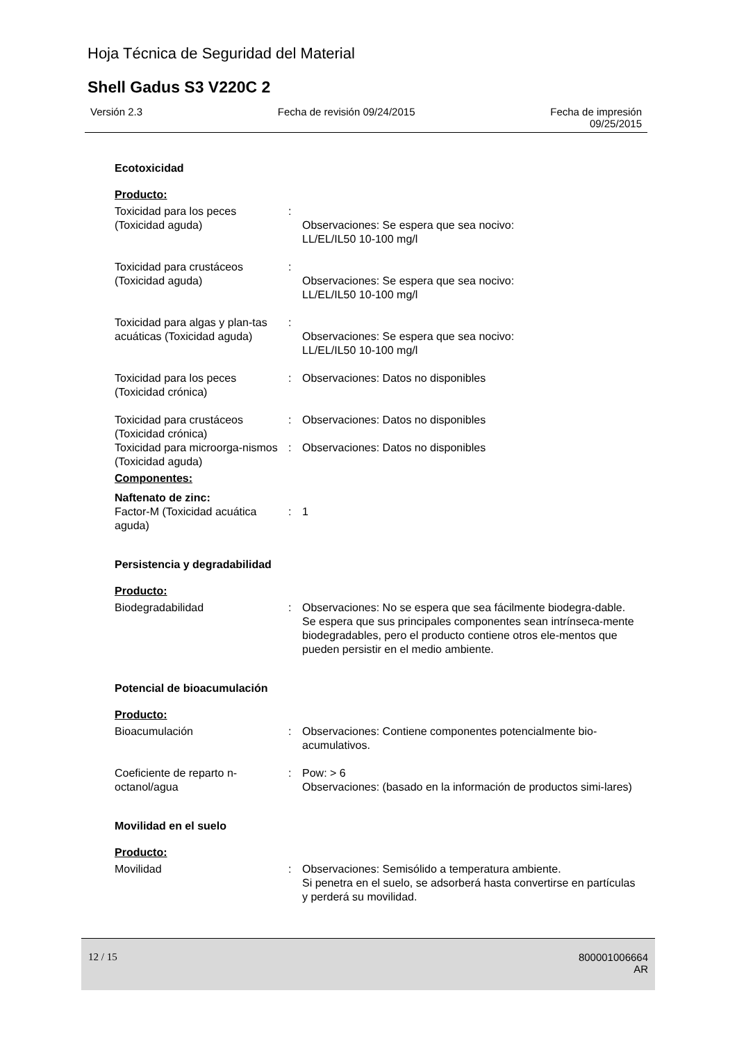Hoja Técnica de Seguridad del Material
Shell Gadus S3 V220C 2
Versión 2.3 Fecha de revisión 09/24/2015 Fecha de impresión
09/25/2015
Ecotoxicidad
Producto:
Toxicidad para los peces (Toxicidad aguda)
:
Observaciones: Se espera que sea nocivo:
LL/EL/IL50 10-100 mg/l
Toxicidad para crustáceos (Toxicidad aguda)
:
Observaciones: Se espera que sea nocivo:
LL/EL/IL50 10-100 mg/l
Toxicidad para algas y plan-tas acuáticas (Toxicidad aguda)
:
Observaciones: Se espera que sea nocivo:
LL/EL/IL50 10-100 mg/l
Toxicidad para los peces (Toxicidad crónica)
: Observaciones: Datos no disponibles
Toxicidad para crustáceos (Toxicidad crónica)
: Observaciones: Datos no disponibles
Toxicidad para microorga-nismos (Toxicidad aguda)
: Observaciones: Datos no disponibles
Componentes:
Naftenato de zinc:
Factor-M (Toxicidad acuática aguda)
: 1
Persistencia y degradabilidad
Producto:
Biodegradabilidad : Observaciones: No se espera que sea fácilmente biodegra-dable.
Se espera que sus principales componentes sean intrínseca-mente biodegradables, pero el producto contiene otros ele-mentos que pueden persistir en el medio ambiente.
Potencial de bioacumulación
Producto:
Bioacumulación : Observaciones: Contiene componentes potencialmente bio-acumulativos.
Coeficiente de reparto n-octanol/agua
: Pow: > 6
Observaciones: (basado en la información de productos simi-lares)
Movilidad en el suelo
Producto:
Movilidad : Observaciones: Semisólido a temperatura ambiente.
Si penetra en el suelo, se adsorberá hasta convertirse en partículas y perderá su movilidad.
12 / 15 800001006664
AR